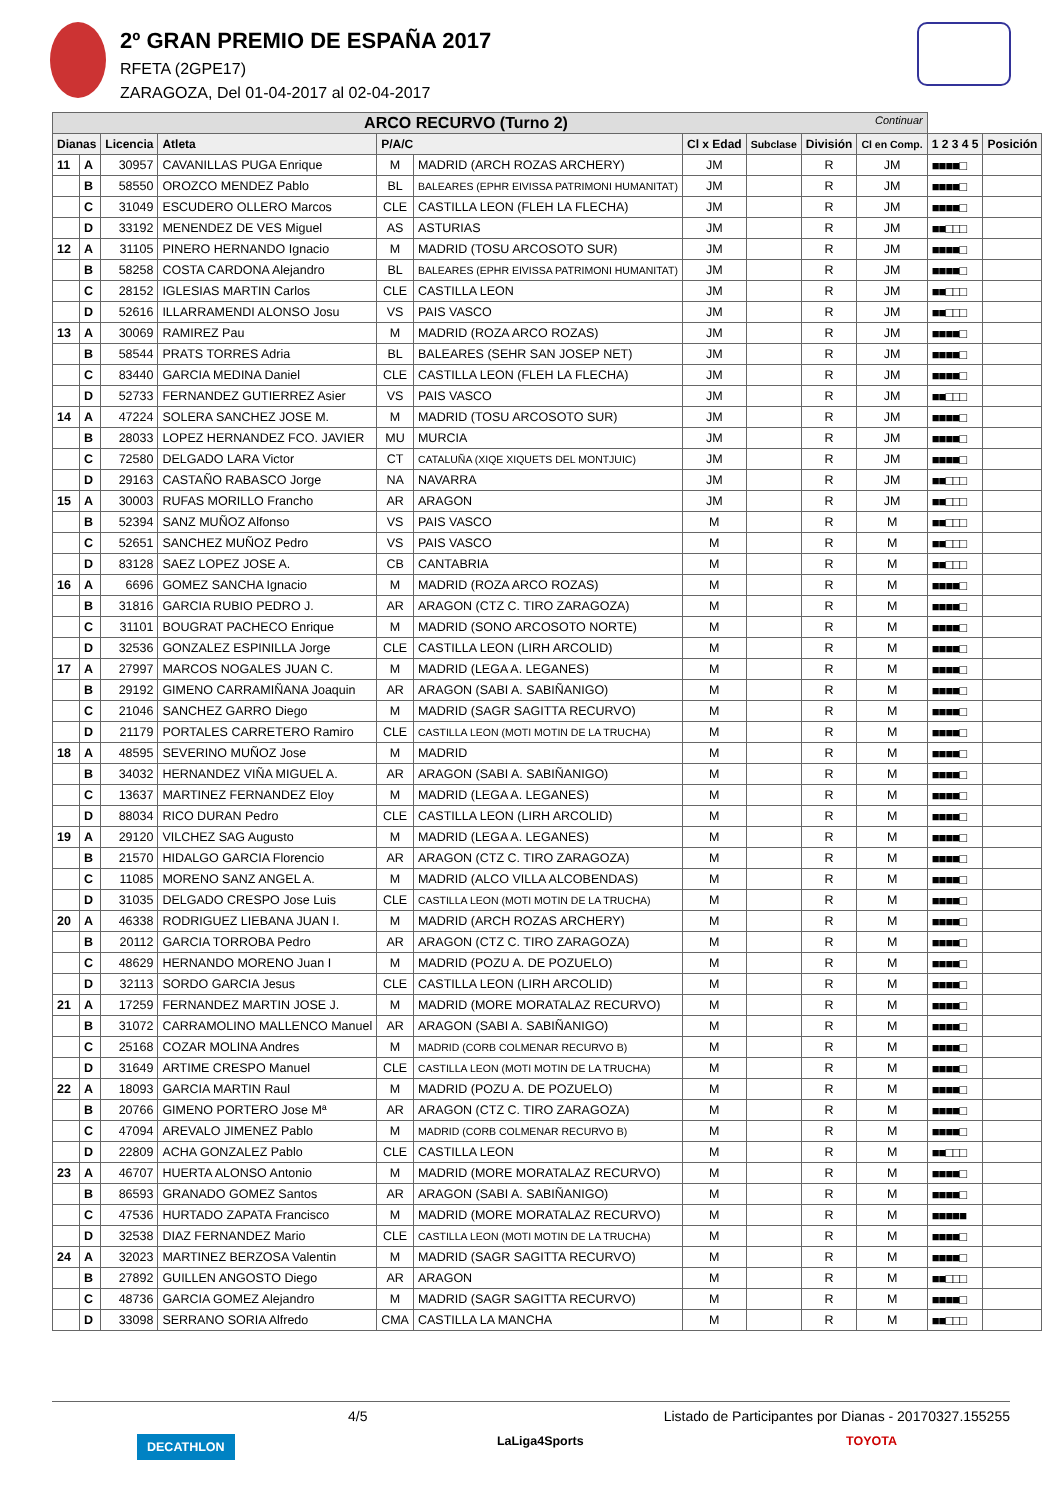2º GRAN PREMIO DE ESPAÑA 2017
RFETA (2GPE17)
ZARAGOZA, Del 01-04-2017 al 02-04-2017
| ARCO RECURVO (Turno 2) Continuar | | | | | | | | | | | |
| Dianas | | Licencia | Atleta | P/A/C | | Cl x Edad | Subclase | División | Cl en Comp. | 1 2 3 4 5 | Posición |
| 11 | A | 30957 | CAVANILLAS PUGA Enrique | M | MADRID (ARCH ROZAS ARCHERY) | JM | | R | JM | ■■■■□ | |
| | B | 58550 | OROZCO MENDEZ Pablo | BL | BALEARES (EPHR EIVISSA PATRIMONI HUMANITAT) | JM | | R | JM | ■■■■□ | |
| | C | 31049 | ESCUDERO OLLERO Marcos | CLE | CASTILLA LEON (FLEH LA FLECHA) | JM | | R | JM | ■■■■□ | |
| | D | 33192 | MENENDEZ DE VES Miguel | AS | ASTURIAS | JM | | R | JM | ■■□□□ | |
| 12 | A | 31105 | PINERO HERNANDO Ignacio | M | MADRID (TOSU ARCOSOTO SUR) | JM | | R | JM | ■■■■□ | |
| | B | 58258 | COSTA CARDONA Alejandro | BL | BALEARES (EPHR EIVISSA PATRIMONI HUMANITAT) | JM | | R | JM | ■■■■□ | |
| | C | 28152 | IGLESIAS MARTIN Carlos | CLE | CASTILLA LEON | JM | | R | JM | ■■□□□ | |
| | D | 52616 | ILLARRAMENDI ALONSO Josu | VS | PAIS VASCO | JM | | R | JM | ■■□□□ | |
| 13 | A | 30069 | RAMIREZ Pau | M | MADRID (ROZA ARCO ROZAS) | JM | | R | JM | ■■■■□ | |
| | B | 58544 | PRATS TORRES Adria | BL | BALEARES (SEHR SAN JOSEP NET) | JM | | R | JM | ■■■■□ | |
| | C | 83440 | GARCIA MEDINA Daniel | CLE | CASTILLA LEON (FLEH LA FLECHA) | JM | | R | JM | ■■■■□ | |
| | D | 52733 | FERNANDEZ GUTIERREZ Asier | VS | PAIS VASCO | JM | | R | JM | ■■□□□ | |
| 14 | A | 47224 | SOLERA SANCHEZ JOSE M. | M | MADRID (TOSU ARCOSOTO SUR) | JM | | R | JM | ■■■■□ | |
| | B | 28033 | LOPEZ HERNANDEZ FCO. JAVIER | MU | MURCIA | JM | | R | JM | ■■■■□ | |
| | C | 72580 | DELGADO LARA Victor | CT | CATALUÑA (XIQE XIQUETS DEL MONTJUIC) | JM | | R | JM | ■■■■□ | |
| | D | 29163 | CASTAÑO RABASCO Jorge | NA | NAVARRA | JM | | R | JM | ■■□□□ | |
| 15 | A | 30003 | RUFAS MORILLO Francho | AR | ARAGON | JM | | R | JM | ■■□□□ | |
| | B | 52394 | SANZ MUÑOZ Alfonso | VS | PAIS VASCO | M | | R | M | ■■□□□ | |
| | C | 52651 | SANCHEZ MUÑOZ Pedro | VS | PAIS VASCO | M | | R | M | ■■□□□ | |
| | D | 83128 | SAEZ LOPEZ JOSE A. | CB | CANTABRIA | M | | R | M | ■■□□□ | |
| 16 | A | 6696 | GOMEZ SANCHA Ignacio | M | MADRID (ROZA ARCO ROZAS) | M | | R | M | ■■■■□ | |
| | B | 31816 | GARCIA RUBIO PEDRO J. | AR | ARAGON (CTZ C. TIRO ZARAGOZA) | M | | R | M | ■■■■□ | |
| | C | 31101 | BOUGRAT PACHECO Enrique | M | MADRID (SONO ARCOSOTO NORTE) | M | | R | M | ■■■■□ | |
| | D | 32536 | GONZALEZ ESPINILLA Jorge | CLE | CASTILLA LEON (LIRH ARCOLID) | M | | R | M | ■■■■□ | |
| 17 | A | 27997 | MARCOS NOGALES JUAN C. | M | MADRID (LEGA A. LEGANES) | M | | R | M | ■■■■□ | |
| | B | 29192 | GIMENO CARRAMIÑANA Joaquin | AR | ARAGON (SABI A. SABIÑANIGO) | M | | R | M | ■■■■□ | |
| | C | 21046 | SANCHEZ GARRO Diego | M | MADRID (SAGR SAGITTA RECURVO) | M | | R | M | ■■■■□ | |
| | D | 21179 | PORTALES CARRETERO Ramiro | CLE | CASTILLA LEON (MOTI MOTIN DE LA TRUCHA) | M | | R | M | ■■■■□ | |
| 18 | A | 48595 | SEVERINO MUÑOZ Jose | M | MADRID | M | | R | M | ■■■■□ | |
| | B | 34032 | HERNANDEZ VIÑA MIGUEL A. | AR | ARAGON (SABI A. SABIÑANIGO) | M | | R | M | ■■■■□ | |
| | C | 13637 | MARTINEZ FERNANDEZ Eloy | M | MADRID (LEGA A. LEGANES) | M | | R | M | ■■■■□ | |
| | D | 88034 | RICO DURAN Pedro | CLE | CASTILLA LEON (LIRH ARCOLID) | M | | R | M | ■■■■□ | |
| 19 | A | 29120 | VILCHEZ SAG Augusto | M | MADRID (LEGA A. LEGANES) | M | | R | M | ■■■■□ | |
| | B | 21570 | HIDALGO GARCIA Florencio | AR | ARAGON (CTZ C. TIRO ZARAGOZA) | M | | R | M | ■■■■□ | |
| | C | 11085 | MORENO SANZ ANGEL A. | M | MADRID (ALCO VILLA ALCOBENDAS) | M | | R | M | ■■■■□ | |
| | D | 31035 | DELGADO CRESPO Jose Luis | CLE | CASTILLA LEON (MOTI MOTIN DE LA TRUCHA) | M | | R | M | ■■■■□ | |
| 20 | A | 46338 | RODRIGUEZ LIEBANA JUAN I. | M | MADRID (ARCH ROZAS ARCHERY) | M | | R | M | ■■■■□ | |
| | B | 20112 | GARCIA TORROBA Pedro | AR | ARAGON (CTZ C. TIRO ZARAGOZA) | M | | R | M | ■■■■□ | |
| | C | 48629 | HERNANDO MORENO Juan I | M | MADRID (POZU A. DE POZUELO) | M | | R | M | ■■■■□ | |
| | D | 32113 | SORDO GARCIA Jesus | CLE | CASTILLA LEON (LIRH ARCOLID) | M | | R | M | ■■■■□ | |
| 21 | A | 17259 | FERNANDEZ MARTIN JOSE J. | M | MADRID (MORE MORATALAZ RECURVO) | M | | R | M | ■■■■□ | |
| | B | 31072 | CARRAMOLINO MALLENCO Manuel | AR | ARAGON (SABI A. SABIÑANIGO) | M | | R | M | ■■■■□ | |
| | C | 25168 | COZAR MOLINA Andres | M | MADRID (CORB COLMENAR RECURVO B) | M | | R | M | ■■■■□ | |
| | D | 31649 | ARTIME CRESPO Manuel | CLE | CASTILLA LEON (MOTI MOTIN DE LA TRUCHA) | M | | R | M | ■■■■□ | |
| 22 | A | 18093 | GARCIA MARTIN Raul | M | MADRID (POZU A. DE POZUELO) | M | | R | M | ■■■■□ | |
| | B | 20766 | GIMENO PORTERO Jose Mª | AR | ARAGON (CTZ C. TIRO ZARAGOZA) | M | | R | M | ■■■■□ | |
| | C | 47094 | AREVALO JIMENEZ Pablo | M | MADRID (CORB COLMENAR RECURVO B) | M | | R | M | ■■■■□ | |
| | D | 22809 | ACHA GONZALEZ Pablo | CLE | CASTILLA LEON | M | | R | M | ■■□□□ | |
| 23 | A | 46707 | HUERTA ALONSO Antonio | M | MADRID (MORE MORATALAZ RECURVO) | M | | R | M | ■■■■□ | |
| | B | 86593 | GRANADO GOMEZ Santos | AR | ARAGON (SABI A. SABIÑANIGO) | M | | R | M | ■■■■□ | |
| | C | 47536 | HURTADO ZAPATA Francisco | M | MADRID (MORE MORATALAZ RECURVO) | M | | R | M | ■■■■■ | |
| | D | 32538 | DIAZ FERNANDEZ Mario | CLE | CASTILLA LEON (MOTI MOTIN DE LA TRUCHA) | M | | R | M | ■■■■□ | |
| 24 | A | 32023 | MARTINEZ BERZOSA Valentin | M | MADRID (SAGR SAGITTA RECURVO) | M | | R | M | ■■■■□ | |
| | B | 27892 | GUILLEN ANGOSTO Diego | AR | ARAGON | M | | R | M | ■■□□□ | |
| | C | 48736 | GARCIA GOMEZ Alejandro | M | MADRID (SAGR SAGITTA RECURVO) | M | | R | M | ■■■■□ | |
| | D | 33098 | SERRANO SORIA Alfredo | CMA | CASTILLA LA MANCHA | M | | R | M | ■■□□□ | |
4/5 Listado de Participantes por Dianas - 20170327.155255
DECATHLON LaLiga4Sports TOYOTA